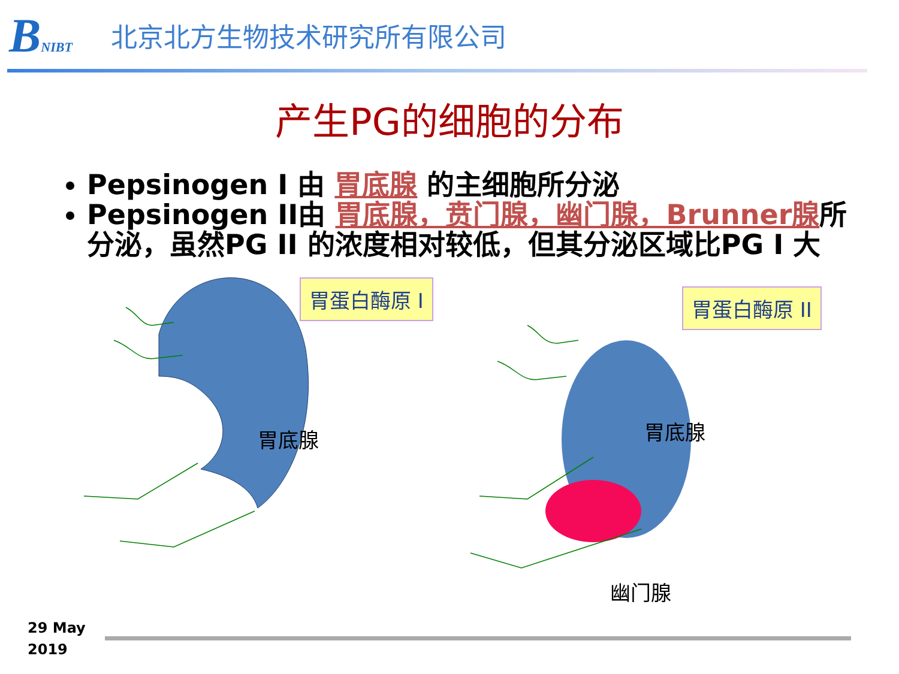BNIBT
北京北方生物技术研究所有限公司
产生PG的细胞的分布
Pepsinogen I 由 胃底腺 的主细胞所分泌
Pepsinogen II由 胃底腺，贲门腺，幽门腺，Brunner腺所分泌，虽然PG II 的浓度相对较低，但其分泌区域比PG I 大
胃蛋白酶原 Ⅰ 胃蛋白酶原 ⅠⅠ
胃底腺 胃底腺
幽门腺
29 May
2019